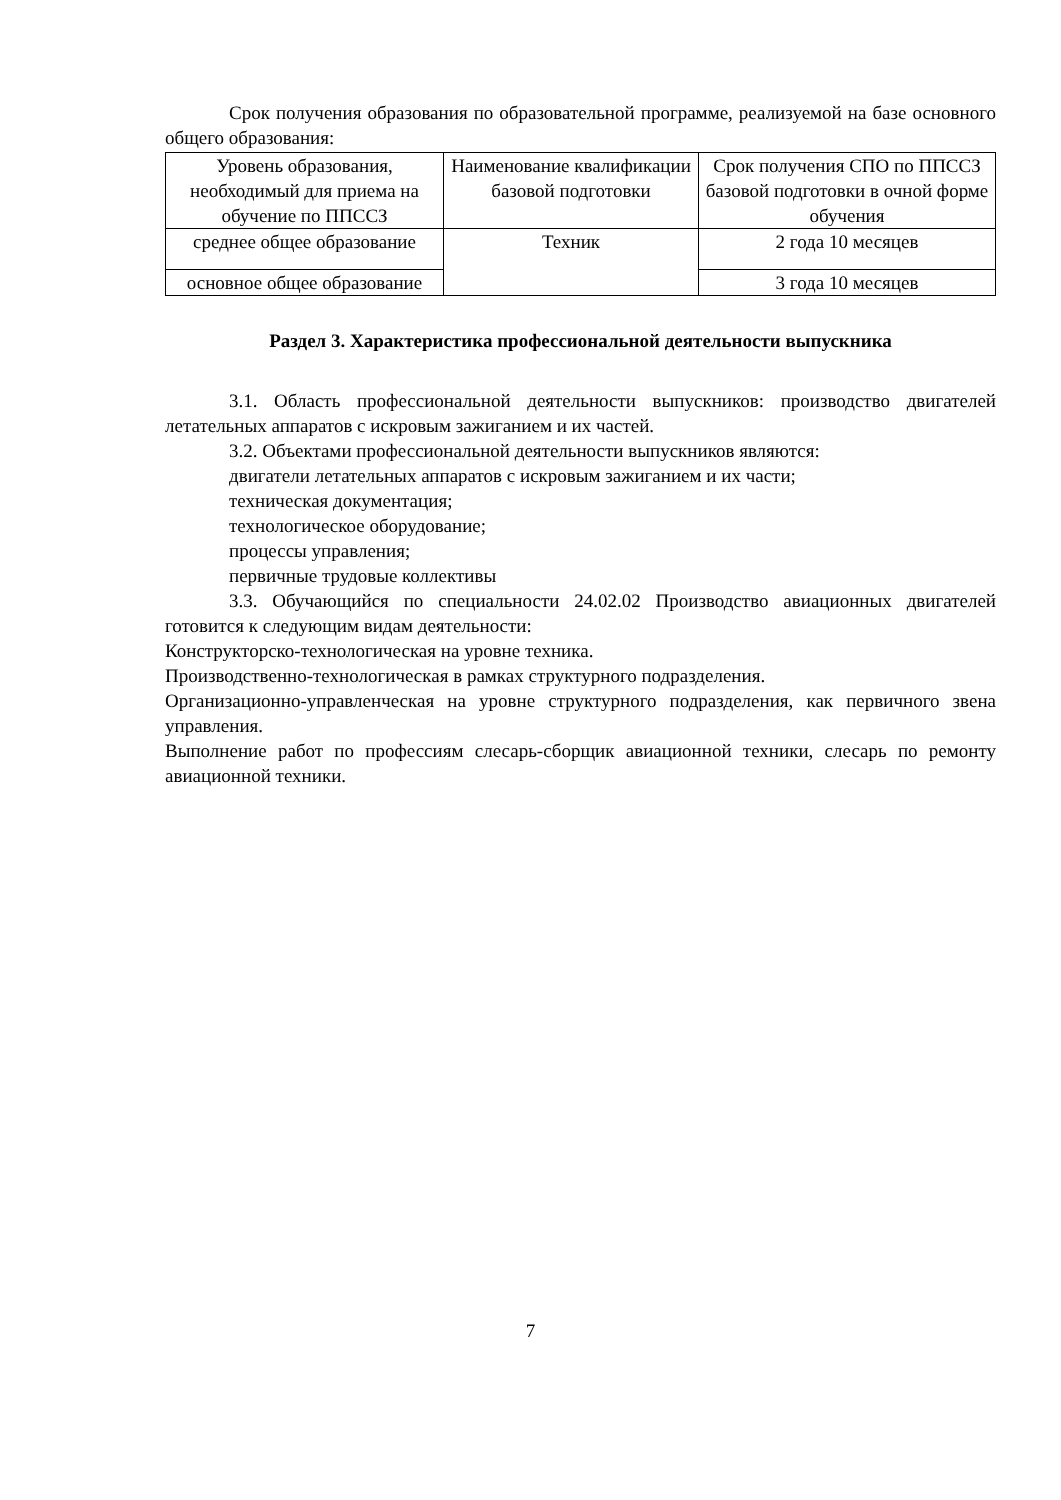Срок получения образования по образовательной программе, реализуемой на базе основного общего образования:
| Уровень образования, необходимый для приема на обучение по ППССЗ | Наименование квалификации базовой подготовки | Срок получения СПО по ППССЗ базовой подготовки в очной форме обучения |
| среднее общее образование | Техник | 2 года 10 месяцев |
| основное общее образование | | 3 года 10 месяцев |
Раздел 3. Характеристика профессиональной деятельности выпускника
3.1. Область профессиональной деятельности выпускников: производство двигателей летательных аппаратов с искровым зажиганием и их частей.
3.2. Объектами профессиональной деятельности выпускников являются:
двигатели летательных аппаратов с искровым зажиганием и их части;
техническая документация;
технологическое оборудование;
процессы управления;
первичные трудовые коллективы
3.3. Обучающийся по специальности 24.02.02 Производство авиационных двигателей готовится к следующим видам деятельности:
Конструкторско-технологическая на уровне техника.
Производственно-технологическая в рамках структурного подразделения.
Организационно-управленческая на уровне структурного подразделения, как первичного звена управления.
Выполнение работ по профессиям слесарь-сборщик авиационной техники, слесарь по ремонту авиационной техники.
7